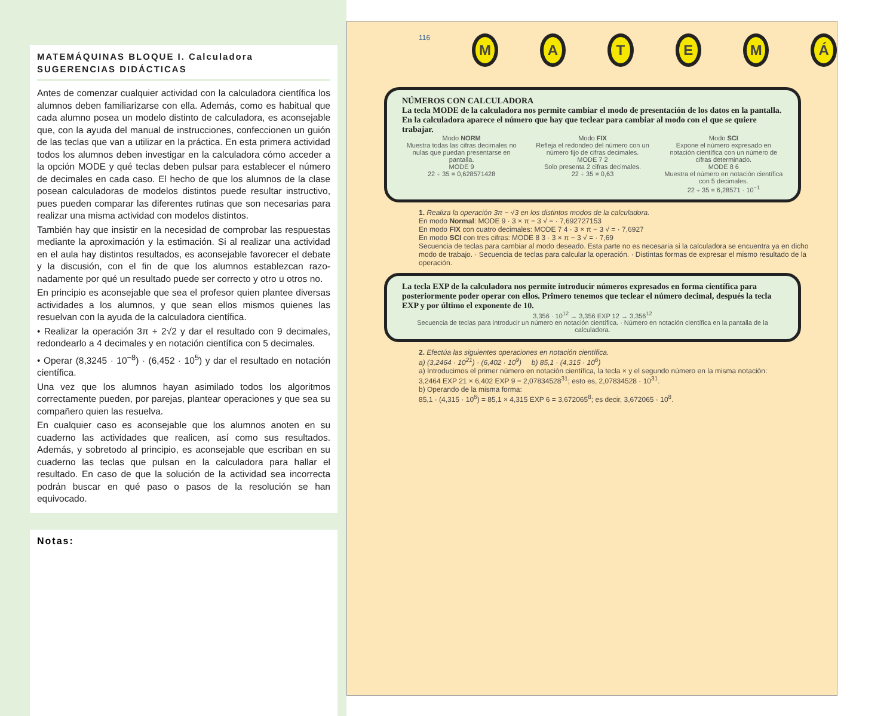MATEMÁQUINAS BLOQUE I. Calculadora
SUGERENCIAS DIDÁCTICAS
Antes de comenzar cualquier actividad con la calculadora científica los alumnos deben familiarizarse con ella. Además, como es habitual que cada alumno posea un modelo distinto de calculadora, es aconsejable que, con la ayuda del manual de instrucciones, confeccionen un guión de las teclas que van a utilizar en la práctica. En esta primera actividad todos los alumnos deben investigar en la calculadora cómo acceder a la opción MODE y qué teclas deben pulsar para establecer el número de decimales en cada caso. El hecho de que los alumnos de la clase posean calculadoras de modelos distintos puede resultar instructivo, pues pueden comparar las diferentes rutinas que son necesarias para realizar una misma actividad con modelos distintos.
También hay que insistir en la necesidad de comprobar las respuestas mediante la aproximación y la estimación. Si al realizar una actividad en el aula hay distintos resultados, es aconsejable favorecer el debate y la discusión, con el fin de que los alumnos establezcan razo-nadamente por qué un resultado puede ser correcto y otro u otros no.
En principio es aconsejable que sea el profesor quien plantee diversas actividades a los alumnos, y que sean ellos mismos quienes las resuelvan con la ayuda de la calculadora científica.
• Realizar la operación 3π + 2√2 y dar el resultado con 9 decimales, redondearlo a 4 decimales y en notación científica con 5 decimales.
• Operar (8,3245 · 10<sup>−8</sup>) · (6,452 · 10<sup>5</sup>) y dar el resultado en notación científica.
Una vez que los alumnos hayan asimilado todos los algoritmos correctamente pueden, por parejas, plantear operaciones y que sea su compañero quien las resuelva.
En cualquier caso es aconsejable que los alumnos anoten en su cuaderno las actividades que realicen, así como sus resultados. Además, y sobretodo al principio, es aconsejable que escriban en su cuaderno las teclas que pulsan en la calculadora para hallar el resultado. En caso de que la solución de la actividad sea incorrecta podrán buscar en qué paso o pasos de la resolución se han equivocado.
Notas:
116
M A T E M Á
NÚMEROS CON CALCULADORA
La tecla MODE de la calculadora nos permite cambiar el modo de presentación de los datos en la pantalla.
En la calculadora aparece el número que hay que teclear para cambiar al modo con el que se quiere trabajar.
Modo NORM
Muestra todas las cifras decimales no nulas que puedan presentarse en pantalla.
MODE 9
22 ÷ 35 = 0,628571428
Modo FIX
Refleja el redondeo del número con un número fijo de cifras decimales.
MODE 7 2
Solo presenta 2 cifras decimales.
22 ÷ 35 = 0,63
Modo SCI
Expone el número expresado en notación científica con un número de cifras determinado.
MODE 8 6
Muestra el número en notación científica con 5 decimales.
22 ÷ 35 = 6,28571 · 10<sup>−1</sup>
1. Realiza la operación 3π − √3 en los distintos modos de la calculadora.
En modo Normal: MODE 9 · 3 × π − 3 √ = · 7,692727153
En modo FIX con cuatro decimales: MODE 7 4 · 3 × π − 3 √ = · 7,6927
En modo SCI con tres cifras: MODE 8 3 · 3 × π − 3 √ = · 7,69
Secuencia de teclas para cambiar al modo deseado. Esta parte no es necesaria si la calculadora se encuentra ya en dicho modo de trabajo. · Secuencia de teclas para calcular la operación. · Distintas formas de expresar el mismo resultado de la operación.
La tecla EXP de la calculadora nos permite introducir números expresados en forma científica para posteriormente poder operar con ellos. Primero tenemos que teclear el número decimal, después la tecla EXP y por último el exponente de 10.
3,356 · 10<sup>12</sup> → 3,356 EXP 12 → 3,356<sup>12</sup>
Secuencia de teclas para introducir un número en notación científica. · Número en notación científica en la pantalla de la calculadora.
2. Efectúa las siguientes operaciones en notación científica.
a) (3,2464 · 10<sup>21</sup>) · (6,402 · 10<sup>9</sup>) b) 85,1 · (4,315 · 10<sup>6</sup>)
a) Introducimos el primer número en notación científica, la tecla × y el segundo número en la misma notación:
3,2464 EXP 21 × 6,402 EXP 9 = 2,07834528<sup>31</sup>; esto es, 2,07834528 · 10<sup>31</sup>.
b) Operando de la misma forma:
85,1 · (4,315 · 10<sup>6</sup>) = 85,1 × 4,315 EXP 6 = 3,672065<sup>8</sup>; es decir, 3,672065 · 10<sup>8</sup>.